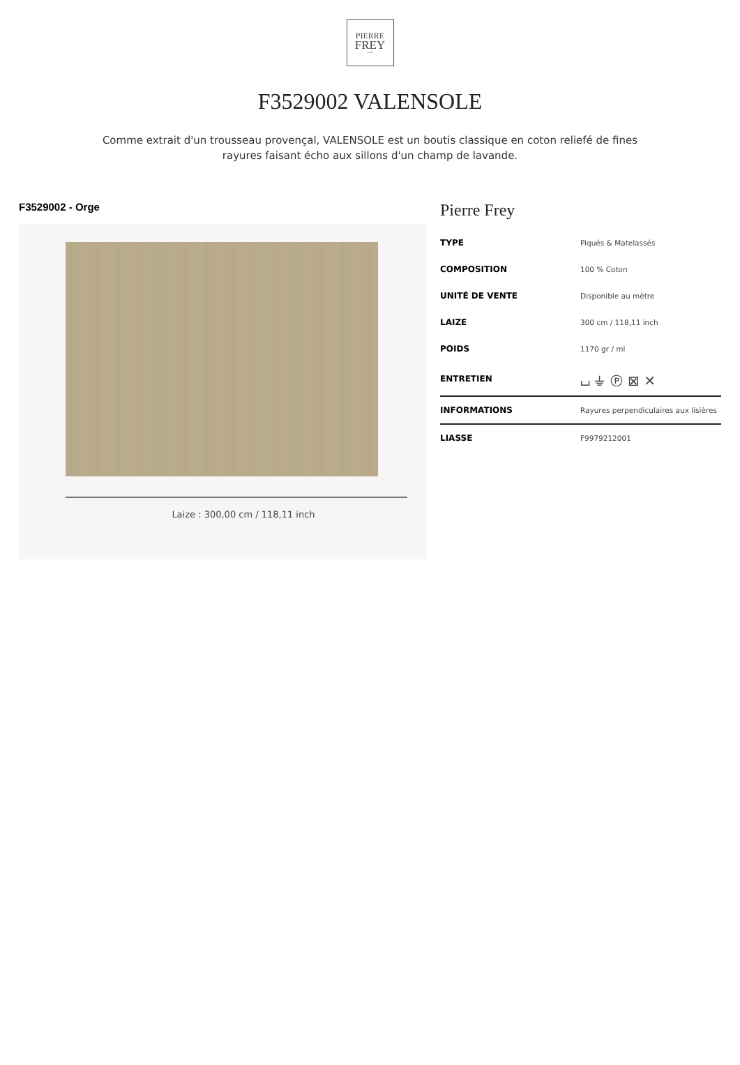PIERRE
FREY
PARIS
F3529002 VALENSOLE
Comme extrait d'un trousseau provençal, VALENSOLE est un boutis classique en coton reliefé de fines rayures faisant écho aux sillons d'un champ de lavande.
F3529002 - Orge
Laize : 300,00 cm / 118,11 inch
Pierre Frey
| TYPE | Piqués & Matelassés |
| COMPOSITION | 100 % Coton |
| UNITÉ DE VENTE | Disponible au mètre |
| LAIZE | 300 cm / 118,11 inch |
| POIDS | 1170 gr / ml |
| ENTRETIEN | ⌴ ⏚ Ⓟ ⊠ ✕ |
| INFORMATIONS | Rayures perpendiculaires aux lisières |
| LIASSE | F9979212001 |